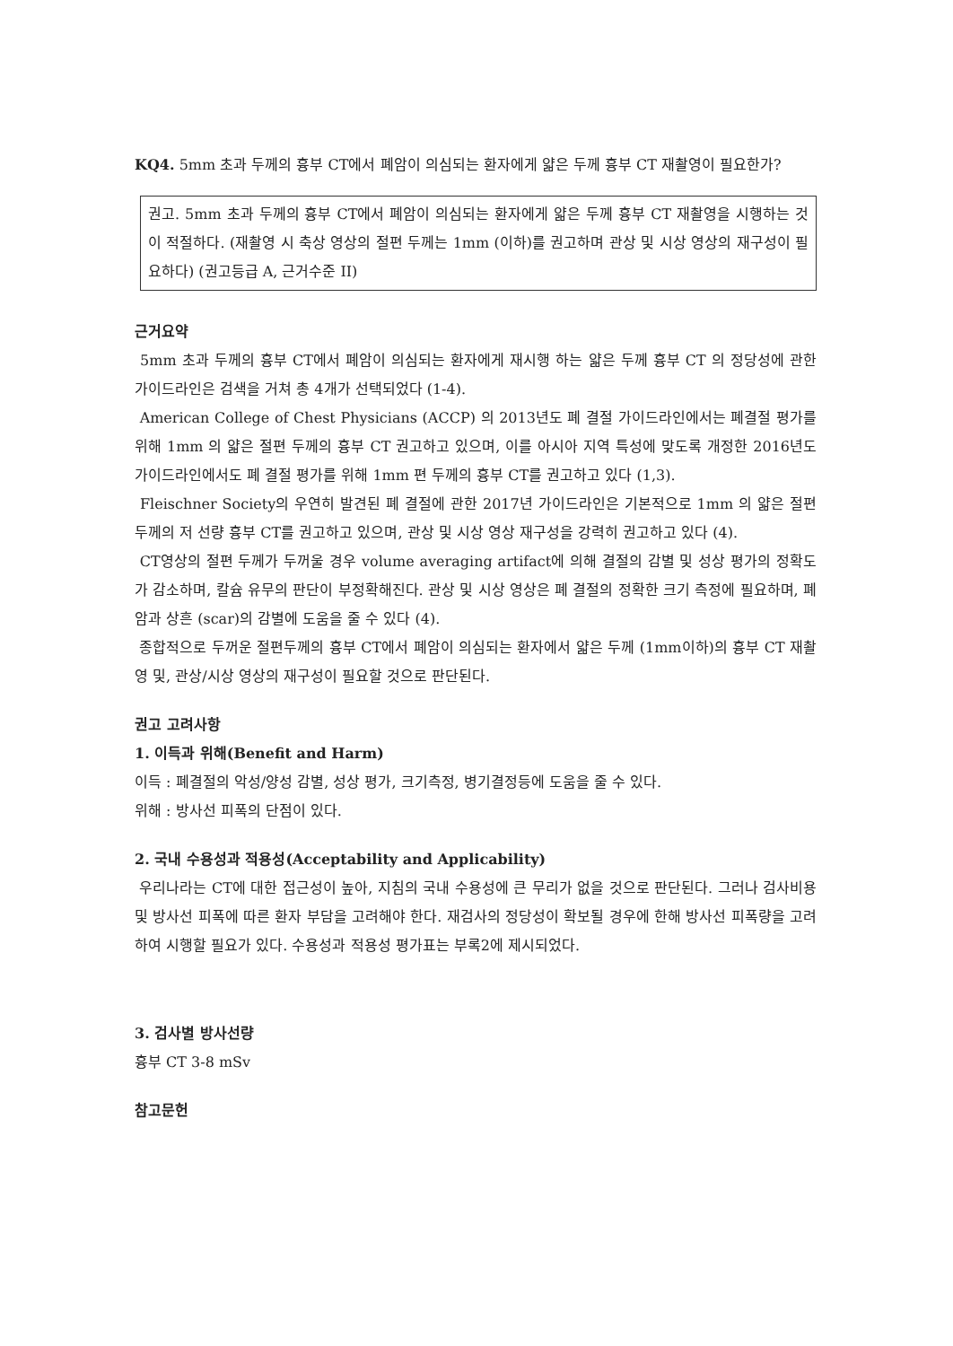KQ4. 5mm 초과 두께의 흉부 CT에서 폐암이 의심되는 환자에게 얇은 두께 흉부 CT 재촬영이 필요한가?
권고. 5mm 초과 두께의 흉부 CT에서 폐암이 의심되는 환자에게 얇은 두께 흉부 CT 재촬영을 시행하는 것이 적절하다. (재촬영 시 축상 영상의 절편 두께는 1mm (이하)를 권고하며 관상 및 시상 영상의 재구성이 필요하다) (권고등급 A, 근거수준 II)
근거요약
5mm 초과 두께의 흉부 CT에서 폐암이 의심되는 환자에게 재시행 하는 얇은 두께 흉부 CT 의 정당성에 관한 가이드라인은 검색을 거쳐 총 4개가 선택되었다 (1-4).
American College of Chest Physicians (ACCP) 의 2013년도 폐 결절 가이드라인에서는 폐결절 평가를 위해 1mm 의 얇은 절편 두께의 흉부 CT 권고하고 있으며, 이를 아시아 지역 특성에 맞도록 개정한 2016년도 가이드라인에서도 폐 결절 평가를 위해 1mm 편 두께의 흉부 CT를 권고하고 있다 (1,3).
Fleischner Society의 우연히 발견된 폐 결절에 관한 2017년 가이드라인은 기본적으로 1mm 의 얇은 절편 두께의 저 선량 흉부 CT를 권고하고 있으며, 관상 및 시상 영상 재구성을 강력히 권고하고 있다 (4).
CT영상의 절편 두께가 두꺼울 경우 volume averaging artifact에 의해 결절의 감별 및 성상 평가의 정확도가 감소하며, 칼슘 유무의 판단이 부정확해진다. 관상 및 시상 영상은 폐 결절의 정확한 크기 측정에 필요하며, 폐암과 상흔 (scar)의 감별에 도움을 줄 수 있다 (4).
종합적으로 두꺼운 절편두께의 흉부 CT에서 폐암이 의심되는 환자에서 얇은 두께 (1mm이하)의 흉부 CT 재촬영 및, 관상/시상 영상의 재구성이 필요할 것으로 판단된다.
권고 고려사항
1. 이득과 위해(Benefit and Harm)
이득 : 폐결절의 악성/양성 감별, 성상 평가, 크기측정, 병기결정등에 도움을 줄 수 있다.
위해 : 방사선 피폭의 단점이 있다.
2. 국내 수용성과 적용성(Acceptability and Applicability)
우리나라는 CT에 대한 접근성이 높아, 지침의 국내 수용성에 큰 무리가 없을 것으로 판단된다. 그러나 검사비용 및 방사선 피폭에 따른 환자 부담을 고려해야 한다. 재검사의 정당성이 확보될 경우에 한해 방사선 피폭량을 고려하여 시행할 필요가 있다. 수용성과 적용성 평가표는 부록2에 제시되었다.
3. 검사별 방사선량
흉부 CT 3-8 mSv
참고문헌